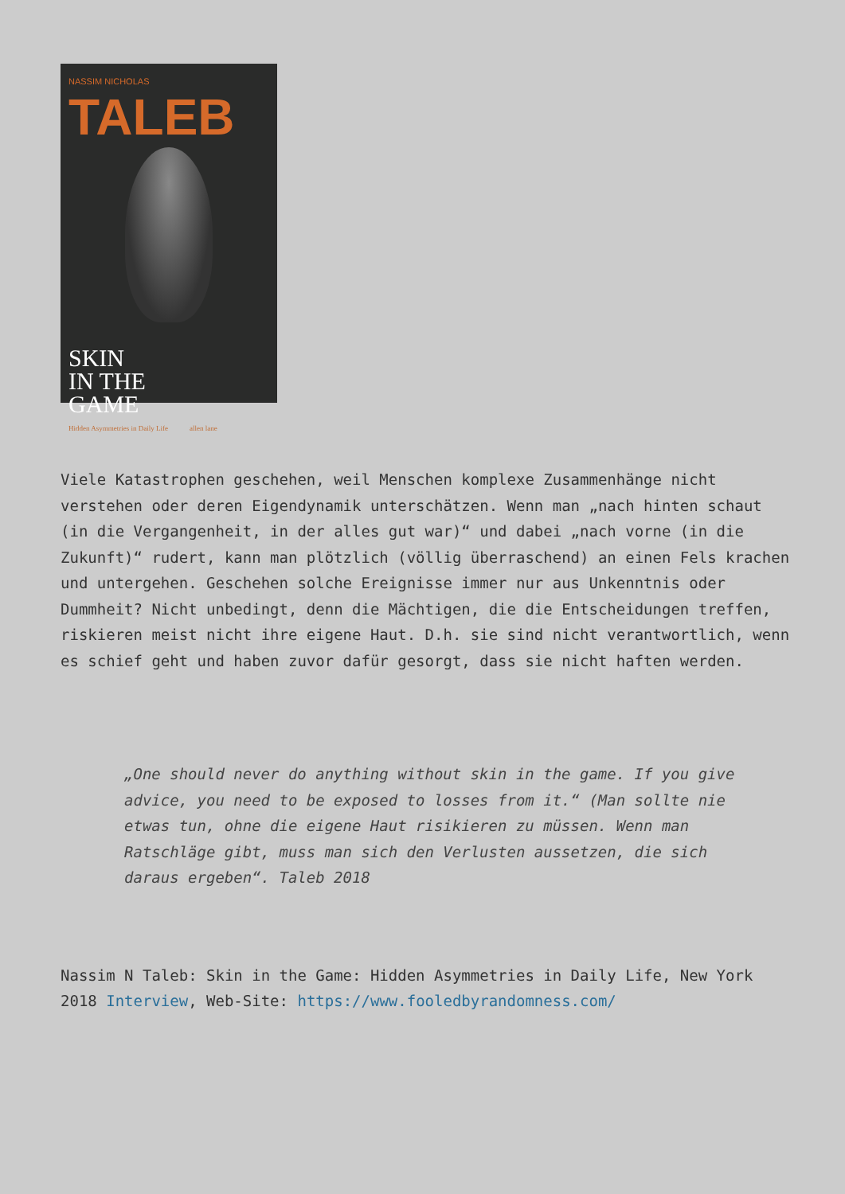NASSIM NICHOLAS
TALEB
SKIN
IN THE
GAME
Hidden Asymmetries in Daily Life allen lane
Viele Katastrophen geschehen, weil Menschen komplexe Zusammenhänge nicht verstehen oder deren Eigendynamik unterschätzen. Wenn man „nach hinten schaut (in die Vergangenheit, in der alles gut war)“ und dabei „nach vorne (in die Zukunft)“ rudert, kann man plötzlich (völlig überraschend) an einen Fels krachen und untergehen. Geschehen solche Ereignisse immer nur aus Unkenntnis oder Dummheit? Nicht unbedingt, denn die Mächtigen, die die Entscheidungen treffen, riskieren meist nicht ihre eigene Haut. D.h. sie sind nicht verantwortlich, wenn es schief geht und haben zuvor dafür gesorgt, dass sie nicht haften werden.
„One should never do anything without skin in the game. If you give advice, you need to be exposed to losses from it.“ (Man sollte nie etwas tun, ohne die eigene Haut risikieren zu müssen. Wenn man Ratschläge gibt, muss man sich den Verlusten aussetzen, die sich daraus ergeben“. Taleb 2018
Nassim N Taleb: Skin in the Game: Hidden Asymmetries in Daily Life, New York 2018 Interview, Web-Site: https://www.fooledbyrandomness.com/